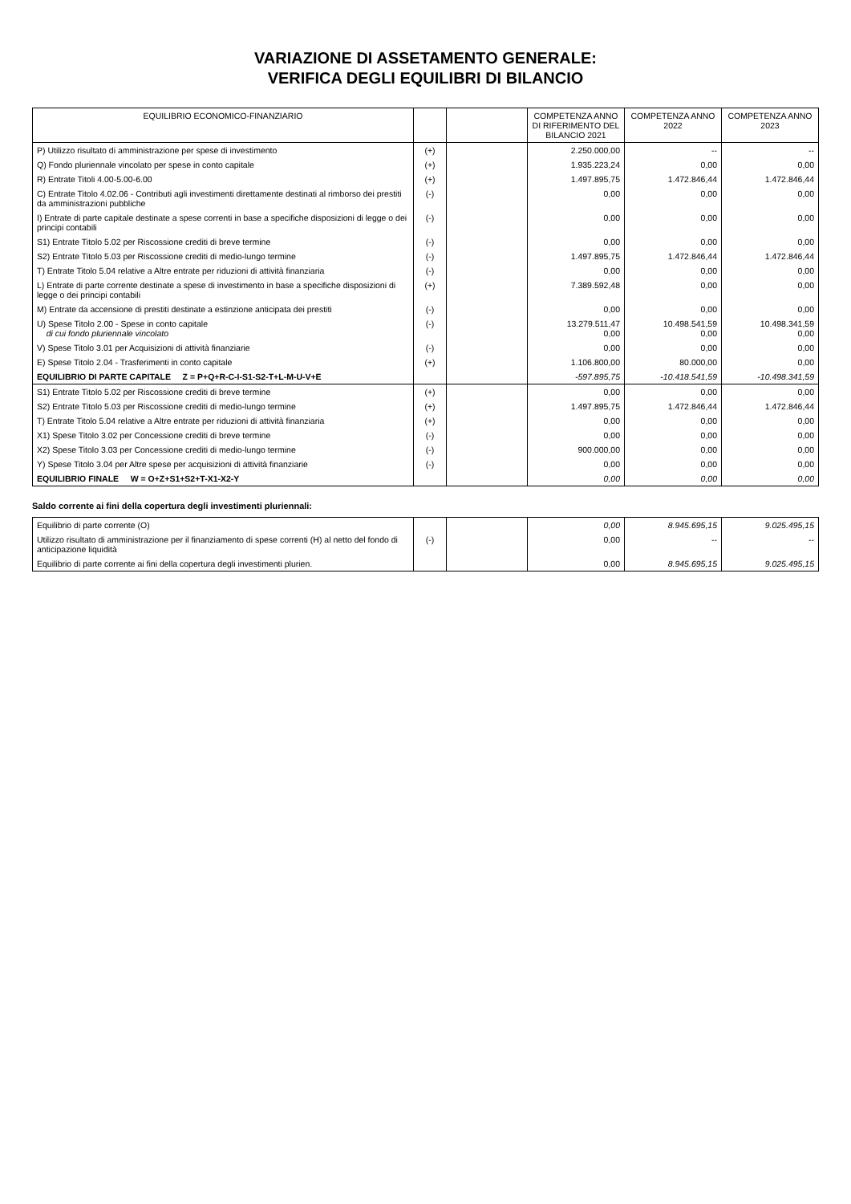VARIAZIONE DI ASSETAMENTO GENERALE:
VERIFICA DEGLI EQUILIBRI DI BILANCIO
| EQUILIBRIO ECONOMICO-FINANZIARIO | | | COMPETENZA ANNO DI RIFERIMENTO DEL BILANCIO 2021 | COMPETENZA ANNO 2022 | COMPETENZA ANNO 2023 |
| --- | --- | --- | --- | --- | --- |
| P) Utilizzo risultato di amministrazione per spese di investimento | (+) | | 2.250.000,00 | -- | -- |
| Q) Fondo pluriennale vincolato per spese in conto capitale | (+) | | 1.935.223,24 | 0,00 | 0,00 |
| R) Entrate Titoli 4.00-5.00-6.00 | (+) | | 1.497.895,75 | 1.472.846,44 | 1.472.846,44 |
| C) Entrate Titolo 4.02.06 - Contributi agli investimenti direttamente destinati al rimborso dei prestiti da amministrazioni pubbliche | (-) | | 0,00 | 0,00 | 0,00 |
| I) Entrate di parte capitale destinate a spese correnti in base a specifiche disposizioni di legge o dei principi contabili | (-) | | 0,00 | 0,00 | 0,00 |
| S1) Entrate Titolo 5.02 per Riscossione crediti di breve termine | (-) | | 0,00 | 0,00 | 0,00 |
| S2) Entrate Titolo 5.03 per Riscossione crediti di medio-lungo termine | (-) | | 1.497.895,75 | 1.472.846,44 | 1.472.846,44 |
| T) Entrate Titolo 5.04 relative a Altre entrate per riduzioni di attività finanziaria | (-) | | 0,00 | 0,00 | 0,00 |
| L) Entrate di parte corrente destinate a spese di investimento in base a specifiche disposizioni di legge o dei principi contabili | (+) | | 7.389.592,48 | 0,00 | 0,00 |
| M) Entrate da accensione di prestiti destinate a estinzione anticipata dei prestiti | (-) | | 0,00 | 0,00 | 0,00 |
| U) Spese Titolo 2.00 - Spese in conto capitale di cui fondo pluriennale vincolato | (-) | | 13.279.511,47 0,00 | 10.498.541,59 0,00 | 10.498.341,59 0,00 |
| V) Spese Titolo 3.01 per Acquisizioni di attività finanziarie | (-) | | 0,00 | 0,00 | 0,00 |
| E) Spese Titolo 2.04 - Trasferimenti in conto capitale | (+) | | 1.106.800,00 | 80.000,00 | 0,00 |
| EQUILIBRIO DI PARTE CAPITALE Z = P+Q+R-C-I-S1-S2-T+L-M-U-V+E | | | -597.895,75 | -10.418.541,59 | -10.498.341,59 |
| S1) Entrate Titolo 5.02 per Riscossione crediti di breve termine | (+) | | 0,00 | 0,00 | 0,00 |
| S2) Entrate Titolo 5.03 per Riscossione crediti di medio-lungo termine | (+) | | 1.497.895,75 | 1.472.846,44 | 1.472.846,44 |
| T) Entrate Titolo 5.04 relative a Altre entrate per riduzioni di attività finanziaria | (+) | | 0,00 | 0,00 | 0,00 |
| X1) Spese Titolo 3.02 per Concessione crediti di breve termine | (-) | | 0,00 | 0,00 | 0,00 |
| X2) Spese Titolo 3.03 per Concessione crediti di medio-lungo termine | (-) | | 900.000,00 | 0,00 | 0,00 |
| Y) Spese Titolo 3.04 per Altre spese per acquisizioni di attività finanziarie | (-) | | 0,00 | 0,00 | 0,00 |
| EQUILIBRIO FINALE W = O+Z+S1+S2+T-X1-X2-Y | | | 0,00 | 0,00 | 0,00 |
Saldo corrente ai fini della copertura degli investimenti pluriennali:
| Equilibrio di parte corrente (O) | | | 0,00 | 8.945.695,15 | 9.025.495,15 |
| Utilizzo risultato di amministrazione per il finanziamento di spese correnti (H) al netto del fondo di anticipazione liquidità | (-) | | 0,00 | -- | -- |
| Equilibrio di parte corrente ai fini della copertura degli investimenti plurien. | | | 0,00 | 8.945.695,15 | 9.025.495,15 |